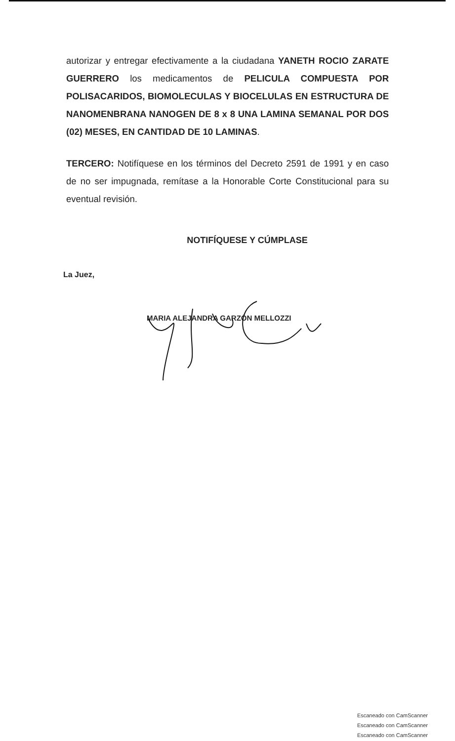autorizar y entregar efectivamente a la ciudadana YANETH ROCIO ZARATE GUERRERO los medicamentos de PELICULA COMPUESTA POR POLISACARIDOS, BIOMOLECULAS Y BIOCELULAS EN ESTRUCTURA DE NANOMENBRANA NANOGEN DE 8 x 8 UNA LAMINA SEMANAL POR DOS (02) MESES, EN CANTIDAD DE 10 LAMINAS.
TERCERO: Notifíquese en los términos del Decreto 2591 de 1991 y en caso de no ser impugnada, remítase a la Honorable Corte Constitucional para su eventual revisión.
NOTIFÍQUESE Y CÚMPLASE
La Juez,
MARIA ALEJANDRA GARZÓN MELLOZZI
Escaneado con CamScanner
Escaneado con CamScanner
Escaneado con CamScanner